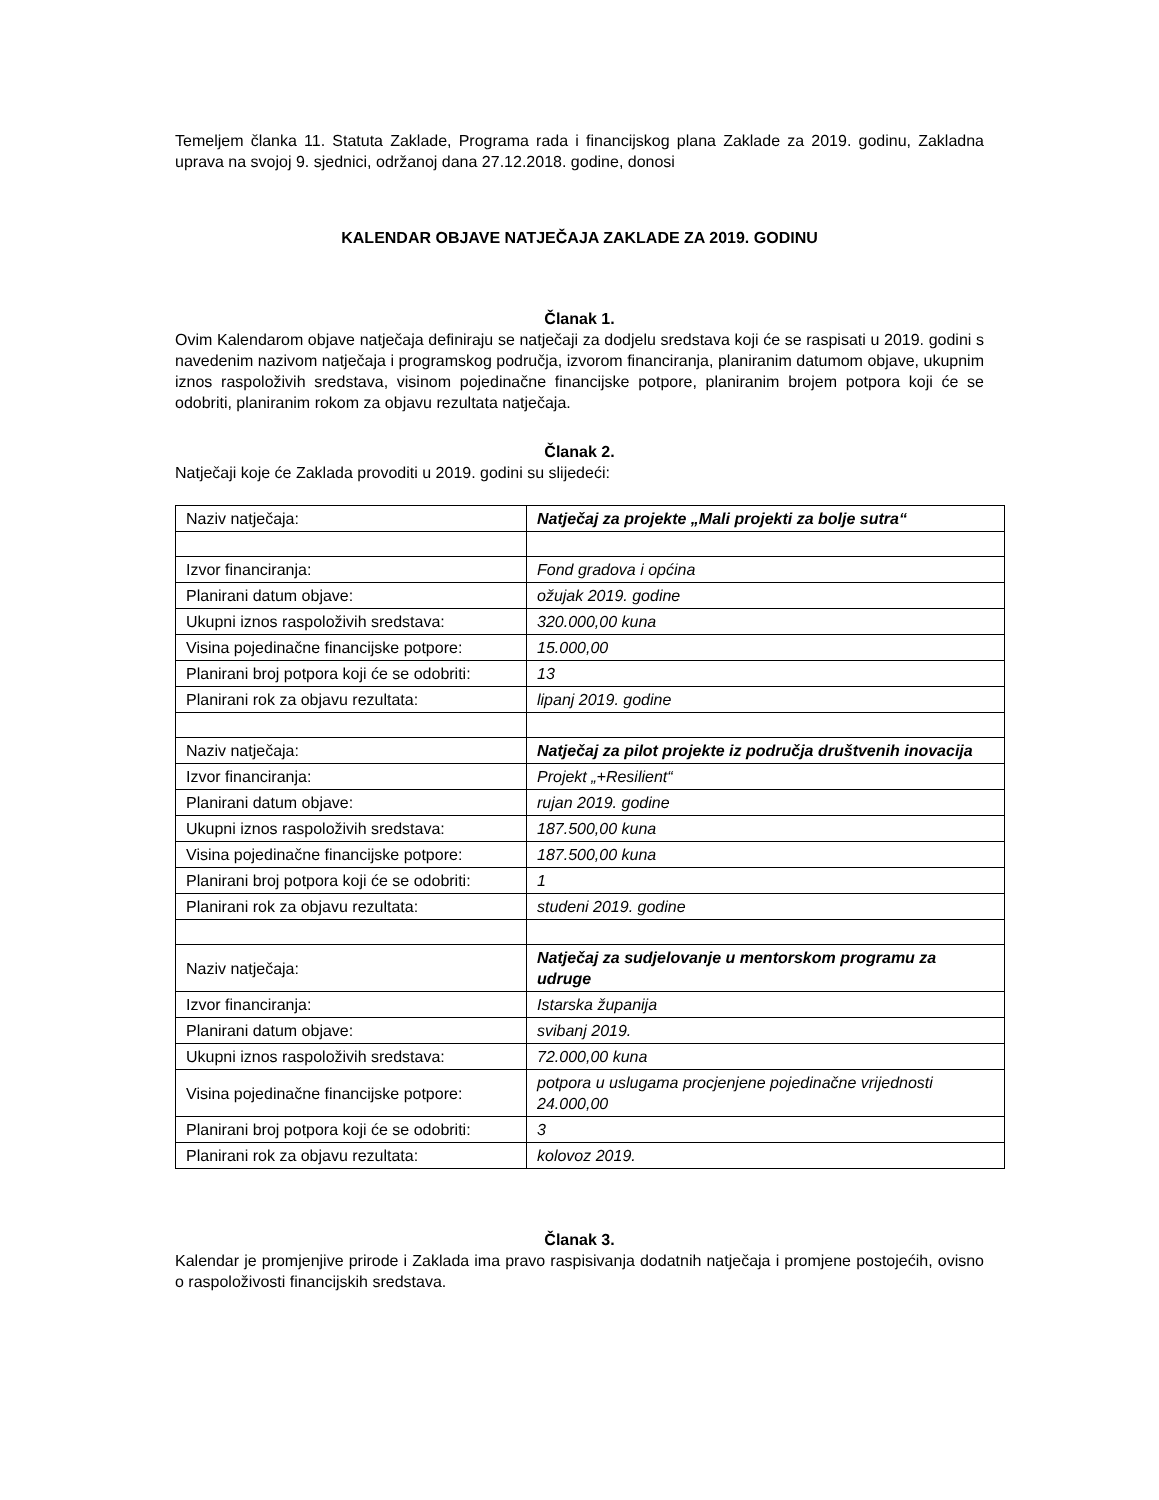Temeljem članka 11. Statuta Zaklade, Programa rada i financijskog plana Zaklade za 2019. godinu, Zakladna uprava na svojoj 9. sjednici, održanoj dana 27.12.2018. godine, donosi
KALENDAR OBJAVE NATJEČAJA ZAKLADE ZA 2019. GODINU
Članak 1.
Ovim Kalendarom objave natječaja definiraju se natječaji za dodjelu sredstava koji će se raspisati u 2019. godini s navedenim nazivom natječaja i programskog područja, izvorom financiranja, planiranim datumom objave, ukupnim iznos raspoloživih sredstava, visinom pojedinačne financijske potpore, planiranim brojem potpora koji će se odobriti, planiranim rokom za objavu rezultata natječaja.
Članak 2.
Natječaji koje će Zaklada provoditi u 2019. godini su slijedeći:
| Naziv natječaja: | Natječaj za projekte „Mali projekti za bolje sutra“ |
| Izvor financiranja: | Fond gradova i općina |
| Planirani datum objave: | ožujak 2019. godine |
| Ukupni iznos raspoloživih sredstava: | 320.000,00 kuna |
| Visina pojedinačne financijske potpore: | 15.000,00 |
| Planirani broj potpora koji će se odobriti: | 13 |
| Planirani rok za objavu rezultata: | lipanj 2019. godine |
| Naziv natječaja: | Natječaj za pilot projekte iz područja društvenih inovacija |
| Izvor financiranja: | Projekt „+Resilient“ |
| Planirani datum objave: | rujan 2019. godine |
| Ukupni iznos raspoloživih sredstava: | 187.500,00 kuna |
| Visina pojedinačne financijske potpore: | 187.500,00 kuna |
| Planirani broj potpora koji će se odobriti: | 1 |
| Planirani rok za objavu rezultata: | studeni 2019. godine |
| Naziv natječaja: | Natječaj za sudjelovanje u mentorskom programu za udruge |
| Izvor financiranja: | Istarska županija |
| Planirani datum objave: | svibanj 2019. |
| Ukupni iznos raspoloživih sredstava: | 72.000,00 kuna |
| Visina pojedinačne financijske potpore: | potpora u uslugama procjenjene pojedinačne vrijednosti 24.000,00 |
| Planirani broj potpora koji će se odobriti: | 3 |
| Planirani rok za objavu rezultata: | kolovoz 2019. |
Članak 3.
Kalendar je promjenjive prirode i Zaklada ima pravo raspisivanja dodatnih natječaja i promjene postojećih, ovisno o raspoloživosti financijskih sredstava.